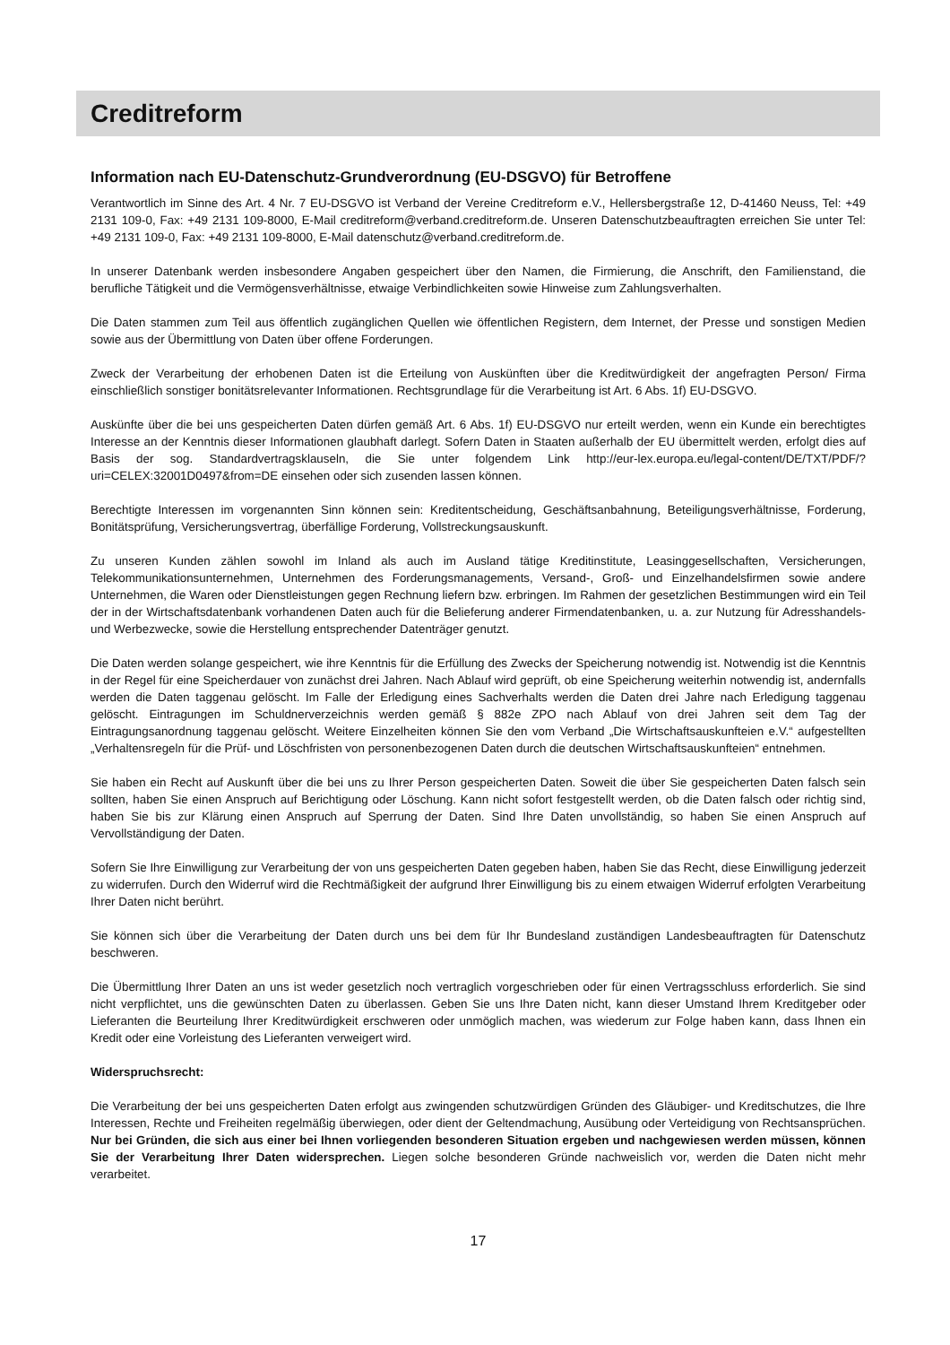Creditreform
Information nach EU-Datenschutz-Grundverordnung (EU-DSGVO) für Betroffene
Verantwortlich im Sinne des Art. 4 Nr. 7 EU-DSGVO ist Verband der Vereine Creditreform e.V., Hellersbergstraße 12, D-41460 Neuss, Tel: +49 2131 109-0, Fax: +49 2131 109-8000, E-Mail creditreform@verband.creditreform.de. Unseren Datenschutzbeauftragten erreichen Sie unter Tel: +49 2131 109-0, Fax: +49 2131 109-8000, E-Mail datenschutz@verband.creditreform.de.
In unserer Datenbank werden insbesondere Angaben gespeichert über den Namen, die Firmierung, die Anschrift, den Familienstand, die berufliche Tätigkeit und die Vermögensverhältnisse, etwaige Verbindlichkeiten sowie Hinweise zum Zahlungsverhalten.
Die Daten stammen zum Teil aus öffentlich zugänglichen Quellen wie öffentlichen Registern, dem Internet, der Presse und sonstigen Medien sowie aus der Übermittlung von Daten über offene Forderungen.
Zweck der Verarbeitung der erhobenen Daten ist die Erteilung von Auskünften über die Kreditwürdigkeit der angefragten Person/ Firma einschließlich sonstiger bonitätsrelevanter Informationen. Rechtsgrundlage für die Verarbeitung ist Art. 6 Abs. 1f) EU-DSGVO.
Auskünfte über die bei uns gespeicherten Daten dürfen gemäß Art. 6 Abs. 1f) EU-DSGVO nur erteilt werden, wenn ein Kunde ein berechtigtes Interesse an der Kenntnis dieser Informationen glaubhaft darlegt. Sofern Daten in Staaten außerhalb der EU übermittelt werden, erfolgt dies auf Basis der sog. Standardvertragsklauseln, die Sie unter folgendem Link http://eur-lex.europa.eu/legal-content/DE/TXT/PDF/?uri=CELEX:32001D0497&from=DE einsehen oder sich zusenden lassen können.
Berechtigte Interessen im vorgenannten Sinn können sein: Kreditentscheidung, Geschäftsanbahnung, Beteiligungsverhältnisse, Forderung, Bonitätsprüfung, Versicherungsvertrag, überfällige Forderung, Vollstreckungsauskunft.
Zu unseren Kunden zählen sowohl im Inland als auch im Ausland tätige Kreditinstitute, Leasinggesellschaften, Versicherungen, Telekommunikationsunternehmen, Unternehmen des Forderungsmanagements, Versand-, Groß- und Einzelhandelsfirmen sowie andere Unternehmen, die Waren oder Dienstleistungen gegen Rechnung liefern bzw. erbringen. Im Rahmen der gesetzlichen Bestimmungen wird ein Teil der in der Wirtschaftsdatenbank vorhandenen Daten auch für die Belieferung anderer Firmendatenbanken, u. a. zur Nutzung für Adresshandels- und Werbezwecke, sowie die Herstellung entsprechender Datenträger genutzt.
Die Daten werden solange gespeichert, wie ihre Kenntnis für die Erfüllung des Zwecks der Speicherung notwendig ist. Notwendig ist die Kenntnis in der Regel für eine Speicherdauer von zunächst drei Jahren. Nach Ablauf wird geprüft, ob eine Speicherung weiterhin notwendig ist, andernfalls werden die Daten taggenau gelöscht. Im Falle der Erledigung eines Sachverhalts werden die Daten drei Jahre nach Erledigung taggenau gelöscht. Eintragungen im Schuldnerverzeichnis werden gemäß § 882e ZPO nach Ablauf von drei Jahren seit dem Tag der Eintragungsanordnung taggenau gelöscht. Weitere Einzelheiten können Sie den vom Verband „Die Wirtschaftsauskunfteien e.V.“ aufgestellten „Verhaltensregeln für die Prüf- und Löschfristen von personenbezogenen Daten durch die deutschen Wirtschaftsauskunfteien“ entnehmen.
Sie haben ein Recht auf Auskunft über die bei uns zu Ihrer Person gespeicherten Daten. Soweit die über Sie gespeicherten Daten falsch sein sollten, haben Sie einen Anspruch auf Berichtigung oder Löschung. Kann nicht sofort festgestellt werden, ob die Daten falsch oder richtig sind, haben Sie bis zur Klärung einen Anspruch auf Sperrung der Daten. Sind Ihre Daten unvollständig, so haben Sie einen Anspruch auf Vervollständigung der Daten.
Sofern Sie Ihre Einwilligung zur Verarbeitung der von uns gespeicherten Daten gegeben haben, haben Sie das Recht, diese Einwilligung jederzeit zu widerrufen. Durch den Widerruf wird die Rechtmäßigkeit der aufgrund Ihrer Einwilligung bis zu einem etwaigen Widerruf erfolgten Verarbeitung Ihrer Daten nicht berührt.
Sie können sich über die Verarbeitung der Daten durch uns bei dem für Ihr Bundesland zuständigen Landesbeauftragten für Datenschutz beschweren.
Die Übermittlung Ihrer Daten an uns ist weder gesetzlich noch vertraglich vorgeschrieben oder für einen Vertragsschluss erforderlich. Sie sind nicht verpflichtet, uns die gewünschten Daten zu überlassen. Geben Sie uns Ihre Daten nicht, kann dieser Umstand Ihrem Kreditgeber oder Lieferanten die Beurteilung Ihrer Kreditwürdigkeit erschweren oder unmöglich machen, was wiederum zur Folge haben kann, dass Ihnen ein Kredit oder eine Vorleistung des Lieferanten verweigert wird.
Widerspruchsrecht:
Die Verarbeitung der bei uns gespeicherten Daten erfolgt aus zwingenden schutzwürdigen Gründen des Gläubiger- und Kreditschutzes, die Ihre Interessen, Rechte und Freiheiten regelmäßig überwiegen, oder dient der Geltendmachung, Ausübung oder Verteidigung von Rechtsansprüchen. Nur bei Gründen, die sich aus einer bei Ihnen vorliegenden besonderen Situation ergeben und nachgewiesen werden müssen, können Sie der Verarbeitung Ihrer Daten widersprechen. Liegen solche besonderen Gründe nachweislich vor, werden die Daten nicht mehr verarbeitet.
17